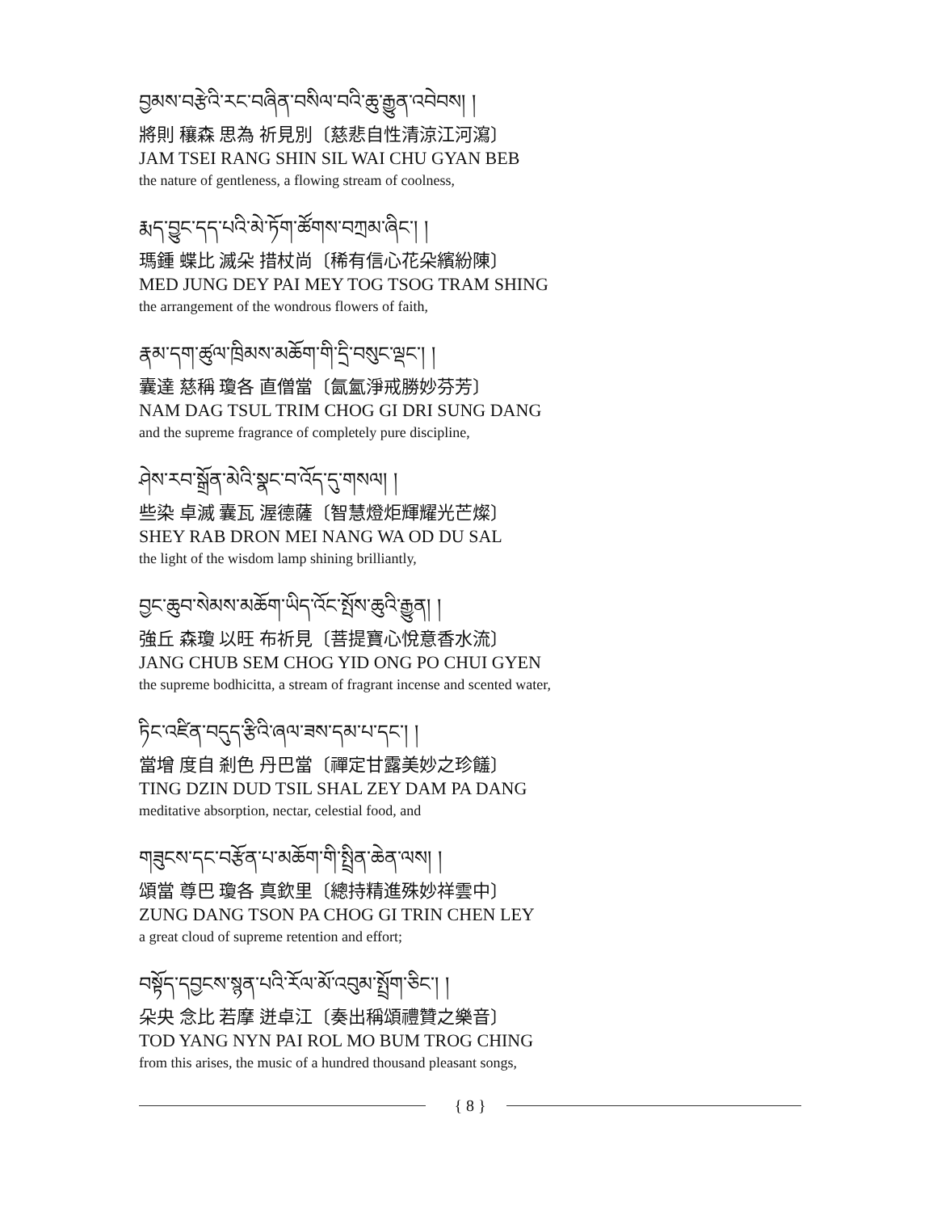བྱམས་བརྩེའི་རང་བཞིན་བསིལ་བའི་ཆུ་རྒྱུན་འབེབས། །
將則 穰森 思為 祈見別〔慈悲自性清涼江河瀉〕
JAM TSEI RANG SHIN SIL WAI CHU GYAN BEB
the nature of gentleness, a flowing stream of coolness,
རྨད་བྱུང་དད་པའི་མེ་ཏོག་ཚོགས་བཀྲམ་ཞིང་། །
瑪鍾 蝶比 滅朵 措杖尚〔稀有信心花朵繽紛陳〕
MED JUNG DEY PAI MEY TOG TSOG TRAM SHING
the arrangement of the wondrous flowers of faith,
རྣམ་དག་ཚུལ་ཁྲིམས་མཆོག་གི་དྲི་བསུང་ལྡང་། །
囊達 慈稱 瓊各 直僧當〔氤氳淨戒勝妙芬芳〕
NAM DAG TSUL TRIM CHOG GI DRI SUNG DANG
and the supreme fragrance of completely pure discipline,
ཤེས་རབ་སྒྲོན་མེའི་སྣང་བ་འོད་དུ་གསལ། །
些染 卓滅 囊瓦 渥德薩〔智慧燈炬輝耀光芒燦〕
SHEY RAB DRON MEI NANG WA OD DU SAL
the light of the wisdom lamp shining brilliantly,
བྱང་ཆུབ་སེམས་མཆོག་ཡིད་འོང་སྤོས་ཆུའི་རྒྱུན། །
強丘 森瓊 以旺 布祈見〔菩提寶心悅意香水流〕
JANG CHUB SEM CHOG YID ONG PO CHUI GYEN
the supreme bodhicitta, a stream of fragrant incense and scented water,
ཏིང་འཛིན་བདུད་རྩིའི་ཞལ་ཟས་དམ་པ་དང་། །
當增 度自 剎色 丹巴當〔禪定甘露美妙之珍饈〕
TING DZIN DUD TSIL SHAL ZEY DAM PA DANG
meditative absorption, nectar, celestial food, and
གཟུངས་དང་བརྩོན་པ་མཆོག་གི་སྤྲིན་ཆེན་ལས། །
頌當 尊巴 瓊各 真欽里〔總持精進殊妙祥雲中〕
ZUNG DANG TSON PA CHOG GI TRIN CHEN LEY
a great cloud of supreme retention and effort;
བསྟོད་དབྱངས་སྙན་པའི་རོལ་མོ་འབུམ་སྤྲོག་ཅིང་། །
朵央 念比 若摩 迸卓江〔奏出稱頌禮贊之樂音〕
TOD YANG NYN PAI ROL MO BUM TROG CHING
from this arises, the music of a hundred thousand pleasant songs,
{ 8 }